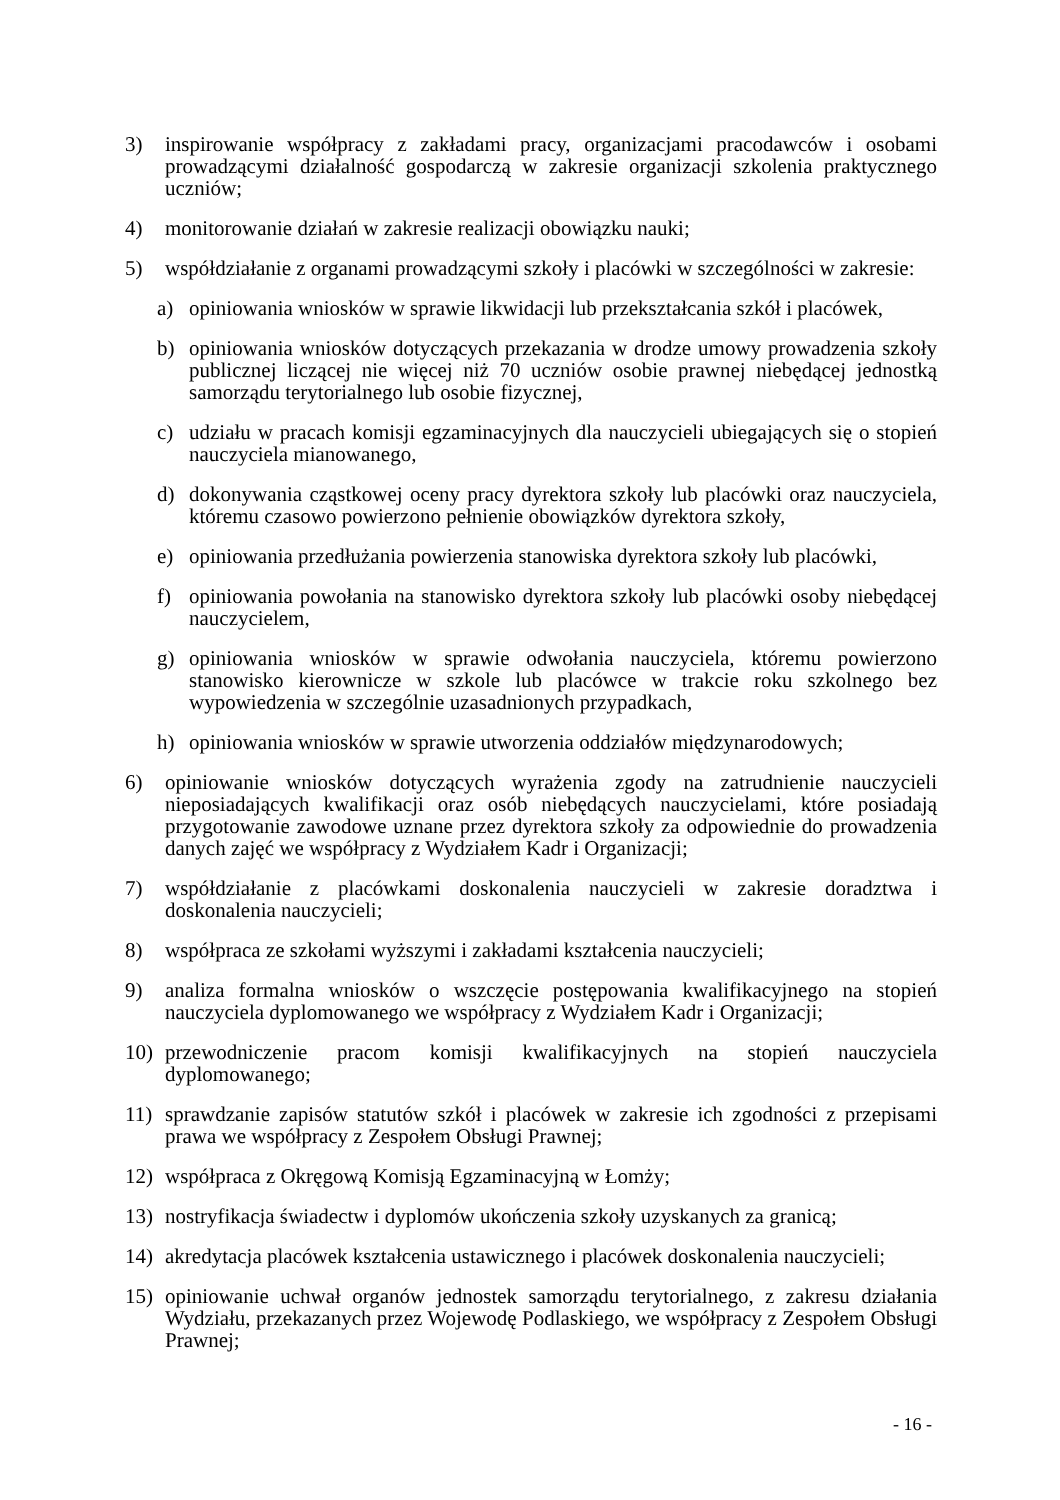3) inspirowanie współpracy z zakładami pracy, organizacjami pracodawców i osobami prowadzącymi działalność gospodarczą w zakresie organizacji szkolenia praktycznego uczniów;
4) monitorowanie działań w zakresie realizacji obowiązku nauki;
5) współdziałanie z organami prowadzącymi szkoły i placówki w szczególności w zakresie:
a) opiniowania wniosków w sprawie likwidacji lub przekształcania szkół i placówek,
b) opiniowania wniosków dotyczących przekazania w drodze umowy prowadzenia szkoły publicznej liczącej nie więcej niż 70 uczniów osobie prawnej niebędącej jednostką samorządu terytorialnego lub osobie fizycznej,
c) udziału w pracach komisji egzaminacyjnych dla nauczycieli ubiegających się o stopień nauczyciela mianowanego,
d) dokonywania cząstkowej oceny pracy dyrektora szkoły lub placówki oraz nauczyciela, któremu czasowo powierzono pełnienie obowiązków dyrektora szkoły,
e) opiniowania przedłużania powierzenia stanowiska dyrektora szkoły lub placówki,
f) opiniowania powołania na stanowisko dyrektora szkoły lub placówki osoby niebędącej nauczycielem,
g) opiniowania wniosków w sprawie odwołania nauczyciela, któremu powierzono stanowisko kierownicze w szkole lub placówce w trakcie roku szkolnego bez wypowiedzenia w szczególnie uzasadnionych przypadkach,
h) opiniowania wniosków w sprawie utworzenia oddziałów międzynarodowych;
6) opiniowanie wniosków dotyczących wyrażenia zgody na zatrudnienie nauczycieli nieposiadających kwalifikacji oraz osób niebędących nauczycielami, które posiadają przygotowanie zawodowe uznane przez dyrektora szkoły za odpowiednie do prowadzenia danych zajęć we współpracy z Wydziałem Kadr i Organizacji;
7) współdziałanie z placówkami doskonalenia nauczycieli w zakresie doradztwa i doskonalenia nauczycieli;
8) współpraca ze szkołami wyższymi i zakładami kształcenia nauczycieli;
9) analiza formalna wniosków o wszczęcie postępowania kwalifikacyjnego na stopień nauczyciela dyplomowanego we współpracy z Wydziałem Kadr i Organizacji;
10) przewodniczenie pracom komisji kwalifikacyjnych na stopień nauczyciela dyplomowanego;
11) sprawdzanie zapisów statutów szkół i placówek w zakresie ich zgodności z przepisami prawa we współpracy z Zespołem Obsługi Prawnej;
12) współpraca z Okręgową Komisją Egzaminacyjną w Łomży;
13) nostryfikacja świadectw i dyplomów ukończenia szkoły uzyskanych za granicą;
14) akredytacja placówek kształcenia ustawicznego i placówek doskonalenia nauczycieli;
15) opiniowanie uchwał organów jednostek samorządu terytorialnego, z zakresu działania Wydziału, przekazanych przez Wojewodę Podlaskiego, we współpracy z Zespołem Obsługi Prawnej;
- 16 -